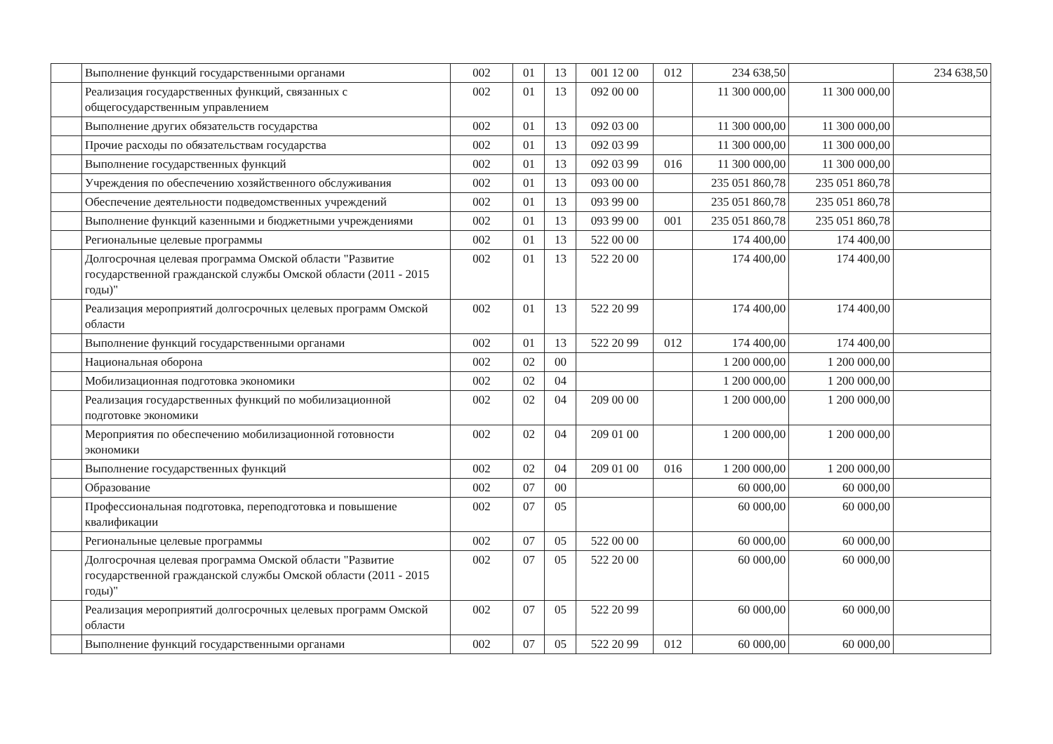| | Выполнение функций государственными органами | 002 | 01 | 13 | 001 12 00 | 012 | 234 638,50 | | 234 638,50 |
| | Реализация государственных функций, связанных с общегосударственным управлением | 002 | 01 | 13 | 092 00 00 | | 11 300 000,00 | 11 300 000,00 | |
| | Выполнение других обязательств государства | 002 | 01 | 13 | 092 03 00 | | 11 300 000,00 | 11 300 000,00 | |
| | Прочие расходы по обязательствам государства | 002 | 01 | 13 | 092 03 99 | | 11 300 000,00 | 11 300 000,00 | |
| | Выполнение государственных функций | 002 | 01 | 13 | 092 03 99 | 016 | 11 300 000,00 | 11 300 000,00 | |
| | Учреждения по обеспечению хозяйственного обслуживания | 002 | 01 | 13 | 093 00 00 | | 235 051 860,78 | 235 051 860,78 | |
| | Обеспечение деятельности подведомственных учреждений | 002 | 01 | 13 | 093 99 00 | | 235 051 860,78 | 235 051 860,78 | |
| | Выполнение функций казенными и бюджетными учреждениями | 002 | 01 | 13 | 093 99 00 | 001 | 235 051 860,78 | 235 051 860,78 | |
| | Региональные целевые программы | 002 | 01 | 13 | 522 00 00 | | 174 400,00 | 174 400,00 | |
| | Долгосрочная целевая программа Омской области "Развитие государственной гражданской службы Омской области (2011 - 2015 годы)" | 002 | 01 | 13 | 522 20 00 | | 174 400,00 | 174 400,00 | |
| | Реализация мероприятий долгосрочных целевых программ Омской области | 002 | 01 | 13 | 522 20 99 | | 174 400,00 | 174 400,00 | |
| | Выполнение функций государственными органами | 002 | 01 | 13 | 522 20 99 | 012 | 174 400,00 | 174 400,00 | |
| | Национальная оборона | 002 | 02 | 00 | | | 1 200 000,00 | 1 200 000,00 | |
| | Мобилизационная подготовка экономики | 002 | 02 | 04 | | | 1 200 000,00 | 1 200 000,00 | |
| | Реализация государственных функций по мобилизационной подготовке экономики | 002 | 02 | 04 | 209 00 00 | | 1 200 000,00 | 1 200 000,00 | |
| | Мероприятия по обеспечению мобилизационной готовности экономики | 002 | 02 | 04 | 209 01 00 | | 1 200 000,00 | 1 200 000,00 | |
| | Выполнение государственных функций | 002 | 02 | 04 | 209 01 00 | 016 | 1 200 000,00 | 1 200 000,00 | |
| | Образование | 002 | 07 | 00 | | | 60 000,00 | 60 000,00 | |
| | Профессиональная подготовка, переподготовка и повышение квалификации | 002 | 07 | 05 | | | 60 000,00 | 60 000,00 | |
| | Региональные целевые программы | 002 | 07 | 05 | 522 00 00 | | 60 000,00 | 60 000,00 | |
| | Долгосрочная целевая программа Омской области "Развитие государственной гражданской службы Омской области (2011 - 2015 годы)" | 002 | 07 | 05 | 522 20 00 | | 60 000,00 | 60 000,00 | |
| | Реализация мероприятий долгосрочных целевых программ Омской области | 002 | 07 | 05 | 522 20 99 | | 60 000,00 | 60 000,00 | |
| | Выполнение функций государственными органами | 002 | 07 | 05 | 522 20 99 | 012 | 60 000,00 | 60 000,00 | |